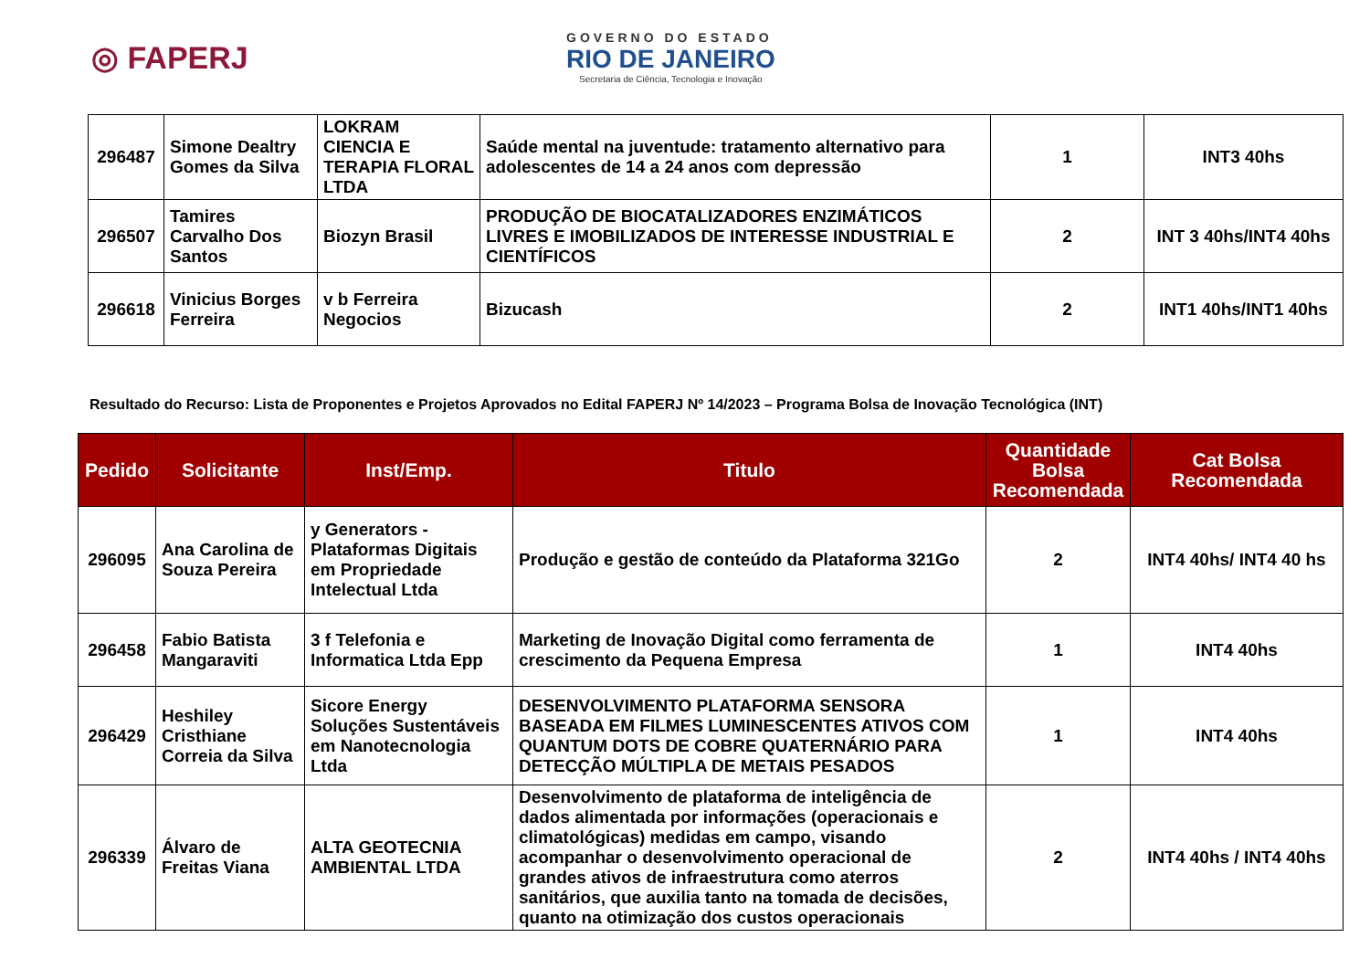◎ FAPERJ
GOVERNO DO ESTADO
RIO DE JANEIRO
Secretaria de Ciência, Tecnologia e Inovação
| 296487 | Simone Dealtry Gomes da Silva | LOKRAM CIENCIA E TERAPIA FLORAL LTDA | Saúde mental na juventude: tratamento alternativo para adolescentes de 14 a 24 anos com depressão | 1 | INT3 40hs |
| 296507 | Tamires Carvalho Dos Santos | Biozyn Brasil | PRODUÇÃO DE BIOCATALIZADORES ENZIMÁTICOS LIVRES E IMOBILIZADOS DE INTERESSE INDUSTRIAL E CIENTÍFICOS | 2 | INT 3 40hs/INT4 40hs |
| 296618 | Vinicius Borges Ferreira | v b Ferreira Negocios | Bizucash | 2 | INT1 40hs/INT1 40hs |
Resultado do Recurso: Lista de Proponentes e Projetos Aprovados no Edital FAPERJ Nº 14/2023 – Programa Bolsa de Inovação Tecnológica (INT)
| Pedido | Solicitante | Inst/Emp. | Titulo | Quantidade Bolsa Recomendada | Cat Bolsa Recomendada |
| --- | --- | --- | --- | --- | --- |
| 296095 | Ana Carolina de Souza Pereira | y Generators - Plataformas Digitais em Propriedade Intelectual Ltda | Produção e gestão de conteúdo da Plataforma 321Go | 2 | INT4 40hs/ INT4 40 hs |
| 296458 | Fabio Batista Mangaraviti | 3 f Telefonia e Informatica Ltda Epp | Marketing de Inovação Digital como ferramenta de crescimento da Pequena Empresa | 1 | INT4 40hs |
| 296429 | Heshiley Cristhiane Correia da Silva | Sicore Energy Soluções Sustentáveis em Nanotecnologia Ltda | DESENVOLVIMENTO PLATAFORMA SENSORA BASEADA EM FILMES LUMINESCENTES ATIVOS COM QUANTUM DOTS DE COBRE QUATERNÁRIO PARA DETECÇÃO MÚLTIPLA DE METAIS PESADOS | 1 | INT4 40hs |
| 296339 | Álvaro de Freitas Viana | ALTA GEOTECNIA AMBIENTAL LTDA | Desenvolvimento de plataforma de inteligência de dados alimentada por informações (operacionais e climatológicas) medidas em campo, visando acompanhar o desenvolvimento operacional de grandes ativos de infraestrutura como aterros sanitários, que auxilia tanto na tomada de decisões, quanto na otimização dos custos operacionais | 2 | INT4 40hs / INT4 40hs |